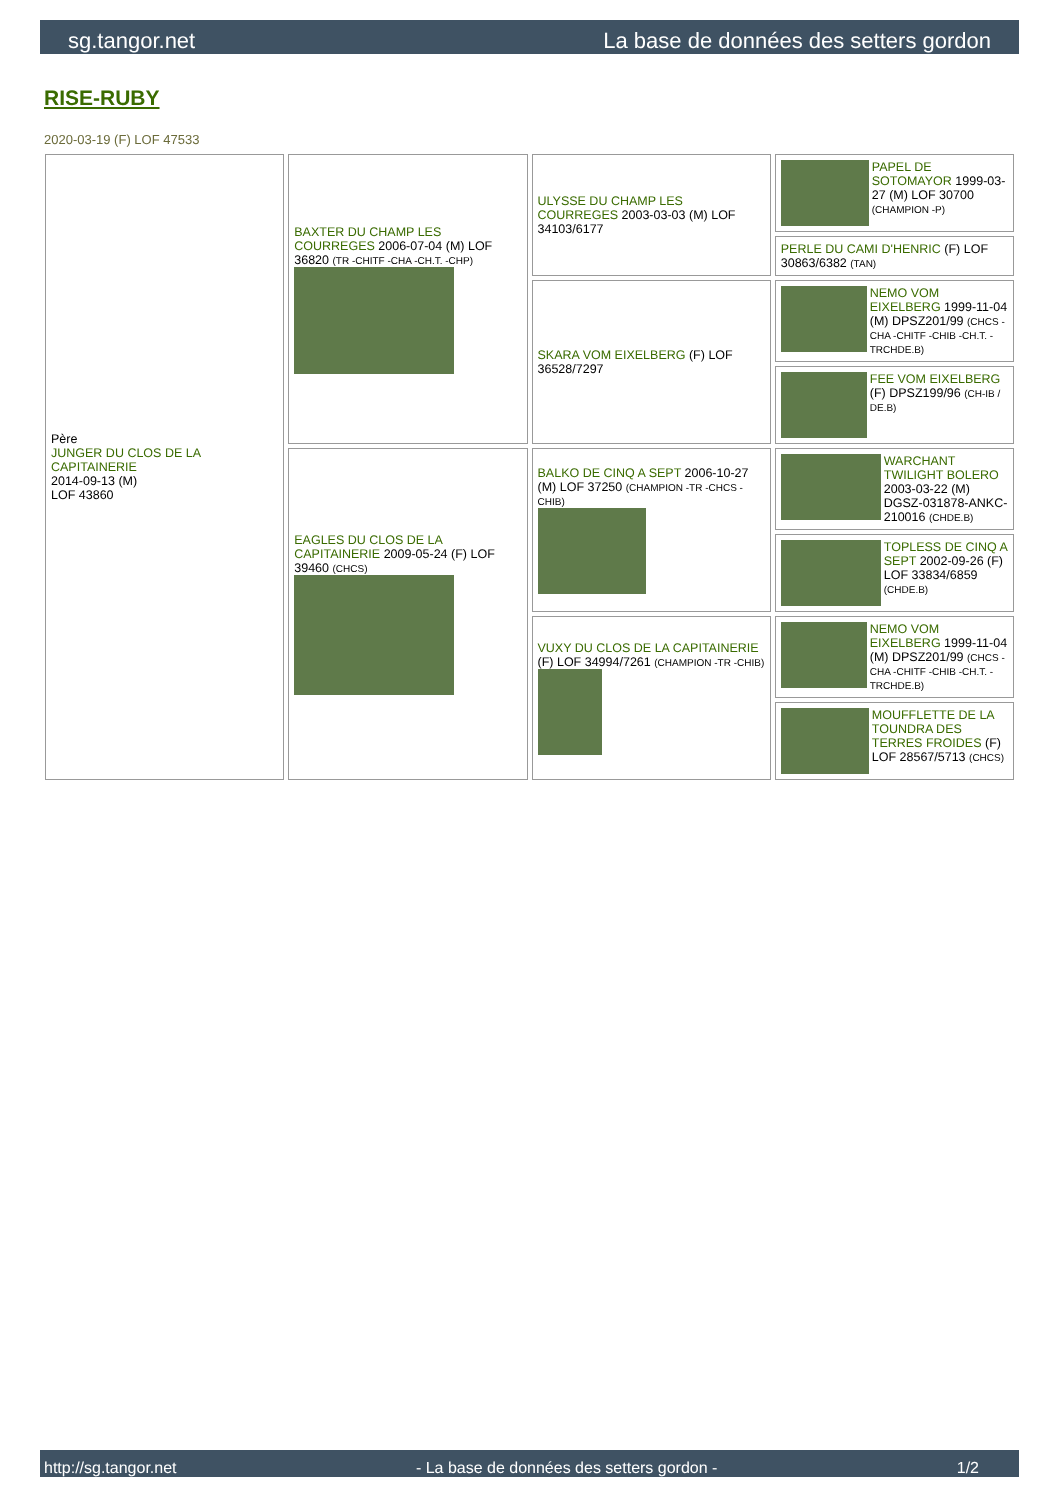sg.tangor.net La base de données des setters gordon
RISE-RUBY
2020-03-19 (F) LOF 47533
| Père JUNGER DU CLOS DE LA CAPITAINERIE 2014-09-13 (M) LOF 43860 | BAXTER DU CHAMP LES COURREGES 2006-07-04 (M) LOF 36820 (TR -CHITF -CHA -CH.T. -CHP) | ULYSSE DU CHAMP LES COURREGES 2003-03-03 (M) LOF 34103/6177 | PAPEL DE SOTOMAYOR 1999-03-27 (M) LOF 30700 (CHAMPION -P) |
| | | | PERLE DU CAMI D'HENRIC (F) LOF 30863/6382 (TAN) |
| | | SKARA VOM EIXELBERG (F) LOF 36528/7297 | NEMO VOM EIXELBERG 1999-11-04 (M) DPSZ201/99 (CHCS -CHA -CHITF -CHIB -CH.T. -TRCHDE.B) |
| | | | FEE VOM EIXELBERG (F) DPSZ199/96 (CH-IB / DE.B) |
| | EAGLES DU CLOS DE LA CAPITAINERIE 2009-05-24 (F) LOF 39460 (CHCS) | BALKO DE CINQ A SEPT 2006-10-27 (M) LOF 37250 (CHAMPION -TR -CHCS -CHIB) | WARCHANT TWILIGHT BOLERO 2003-03-22 (M) DGSZ-031878-ANKC-210016 (CHDE.B) |
| | | | TOPLESS DE CINQ A SEPT 2002-09-26 (F) LOF 33834/6859 (CHDE.B) |
| | | VUXY DU CLOS DE LA CAPITAINERIE (F) LOF 34994/7261 (CHAMPION -TR -CHIB) | NEMO VOM EIXELBERG 1999-11-04 (M) DPSZ201/99 (CHCS -CHA -CHITF -CHIB -CH.T. -TRCHDE.B) |
| | | | MOUFFLETTE DE LA TOUNDRA DES TERRES FROIDES (F) LOF 28567/5713 (CHCS) |
http://sg.tangor.net - La base de données des setters gordon - 1/2